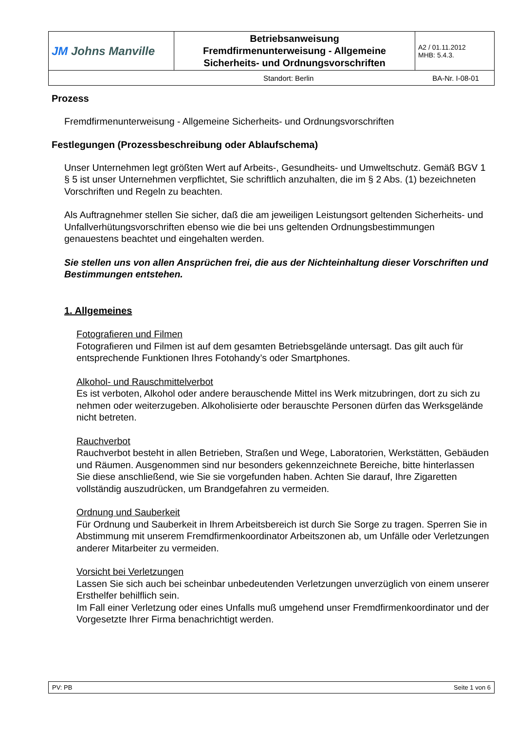| JM Johns Manville | Betriebsanweisung Fremdfirmenunterweisung - Allgemeine Sicherheits- und Ordnungsvorschriften | A2 / 01.11.2012 MHB: 5.4.3. |
| Standort: Berlin BA-Nr. I-08-01 | | |
Prozess
Fremdfirmenunterweisung - Allgemeine Sicherheits- und Ordnungsvorschriften
Festlegungen (Prozessbeschreibung oder Ablaufschema)
Unser Unternehmen legt größten Wert auf Arbeits-, Gesundheits- und Umweltschutz. Gemäß BGV 1 § 5 ist unser Unternehmen verpflichtet, Sie schriftlich anzuhalten, die im § 2 Abs. (1) bezeichneten Vorschriften und Regeln zu beachten.
Als Auftragnehmer stellen Sie sicher, daß die am jeweiligen Leistungsort geltenden Sicherheits- und Unfallverhütungsvorschriften ebenso wie die bei uns geltenden Ordnungsbestimmungen genauestens beachtet und eingehalten werden.
Sie stellen uns von allen Ansprüchen frei, die aus der Nichteinhaltung dieser Vorschriften und Bestimmungen entstehen.
1. Allgemeines
Fotografieren und Filmen
Fotografieren und Filmen ist auf dem gesamten Betriebsgelände untersagt. Das gilt auch für entsprechende Funktionen Ihres Fotohandy’s oder Smartphones.
Alkohol- und Rauschmittelverbot
Es ist verboten, Alkohol oder andere berauschende Mittel ins Werk mitzubringen, dort zu sich zu nehmen oder weiterzugeben. Alkoholisierte oder berauschte Personen dürfen das Werksgelände nicht betreten.
Rauchverbot
Rauchverbot besteht in allen Betrieben, Straßen und Wege, Laboratorien, Werkstätten, Gebäuden und Räumen. Ausgenommen sind nur besonders gekennzeichnete Bereiche, bitte hinterlassen Sie diese anschließend, wie Sie sie vorgefunden haben. Achten Sie darauf, Ihre Zigaretten vollständig auszudrücken, um Brandgefahren zu vermeiden.
Ordnung und Sauberkeit
Für Ordnung und Sauberkeit in Ihrem Arbeitsbereich ist durch Sie Sorge zu tragen. Sperren Sie in Abstimmung mit unserem Fremdfirmenkoordinator Arbeitszonen ab, um Unfälle oder Verletzungen anderer Mitarbeiter zu vermeiden.
Vorsicht bei Verletzungen
Lassen Sie sich auch bei scheinbar unbedeutenden Verletzungen unverzüglich von einem unserer Ersthelfer behilflich sein.
Im Fall einer Verletzung oder eines Unfalls muß umgehend unser Fremdfirmenkoordinator und der Vorgesetzte Ihrer Firma benachrichtigt werden.
| PV: PB Seite 1 von 6 |